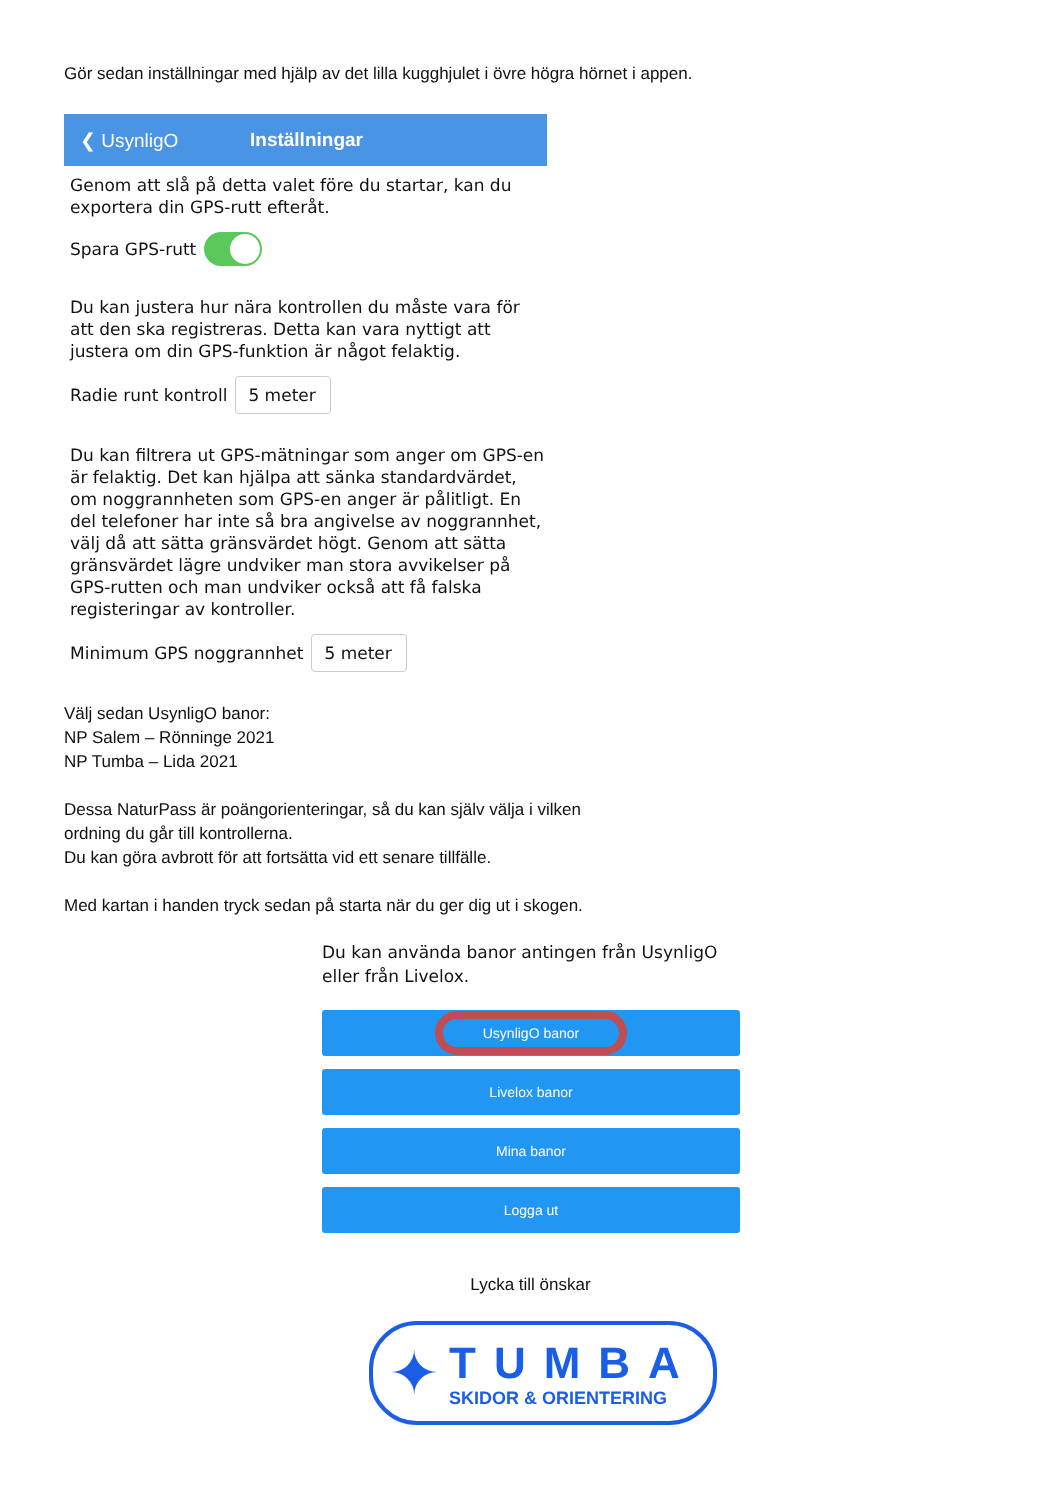Gör sedan inställningar med hjälp av det lilla kugghjulet i övre högra hörnet i appen.
❮ UsynligO Inställningar
Genom att slå på detta valet före du startar, kan du exportera din GPS-rutt efteråt.
Spara GPS-rutt
Du kan justera hur nära kontrollen du måste vara för att den ska registreras. Detta kan vara nyttigt att justera om din GPS-funktion är något felaktig.
Radie runt kontroll 5 meter
Du kan filtrera ut GPS-mätningar som anger om GPS-en är felaktig. Det kan hjälpa att sänka standardvärdet, om noggrannheten som GPS-en anger är pålitligt. En del telefoner har inte så bra angivelse av noggrannhet, välj då att sätta gränsvärdet högt. Genom att sätta gränsvärdet lägre undviker man stora avvikelser på GPS-rutten och man undviker också att få falska registeringar av kontroller.
Minimum GPS noggrannhet 5 meter
Välj sedan UsynligO banor:
NP Salem – Rönninge 2021
NP Tumba – Lida 2021
Dessa NaturPass är poängorienteringar, så du kan själv välja i vilken
ordning du går till kontrollerna.
Du kan göra avbrott för att fortsätta vid ett senare tillfälle.
Med kartan i handen tryck sedan på starta när du ger dig ut i skogen.
Du kan använda banor antingen från UsynligO eller från Livelox.
UsynligO banor
Livelox banor
Mina banor
Logga ut
Lycka till önskar
✦
TUMBA
SKIDOR & ORIENTERING